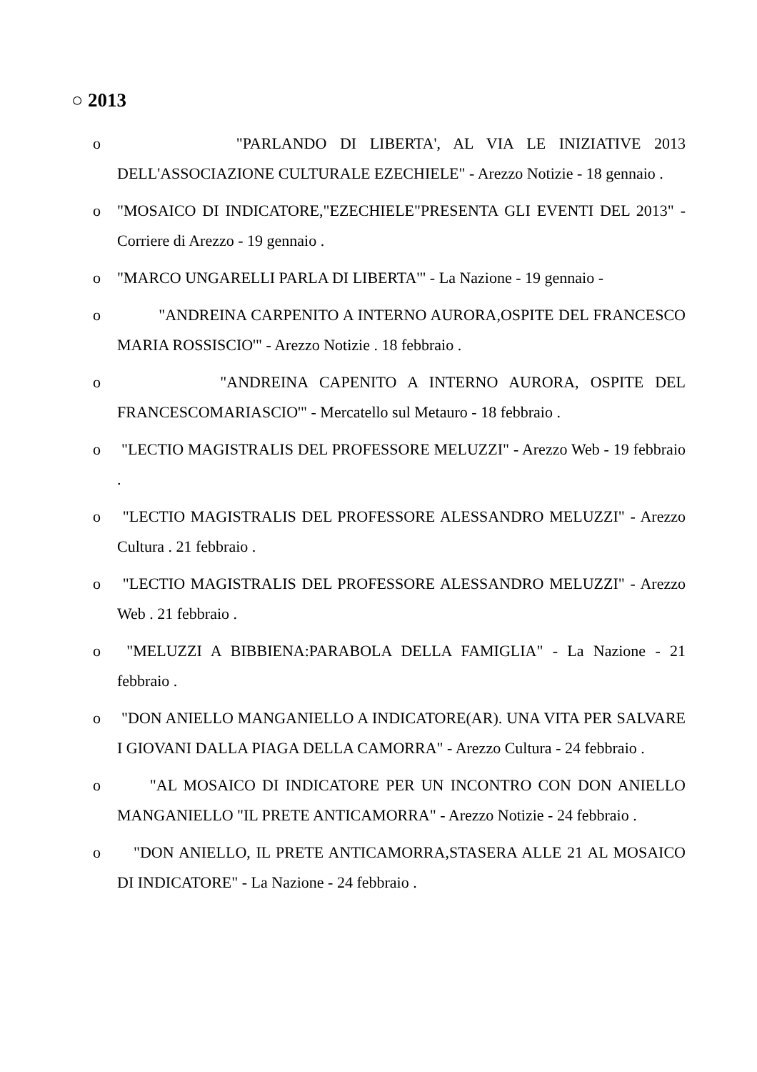○ 2013
o "PARLANDO DI LIBERTA', AL VIA LE INIZIATIVE 2013 DELL'ASSOCIAZIONE CULTURALE EZECHIELE" - Arezzo Notizie - 18 gennaio .
o "MOSAICO DI INDICATORE,"EZECHIELE"PRESENTA GLI EVENTI DEL 2013" - Corriere di Arezzo - 19 gennaio .
o "MARCO UNGARELLI PARLA DI LIBERTA'" - La Nazione - 19 gennaio -
o "ANDREINA CARPENITO A INTERNO AURORA,OSPITE DEL FRANCESCO MARIA ROSSISCIO'" - Arezzo Notizie . 18 febbraio .
o "ANDREINA CAPENITO A INTERNO AURORA, OSPITE DEL FRANCESCOMARIASCIO'" - Mercatello sul Metauro - 18 febbraio .
o "LECTIO MAGISTRALIS DEL PROFESSORE MELUZZI" - Arezzo Web - 19 febbraio .
o "LECTIO MAGISTRALIS DEL PROFESSORE ALESSANDRO MELUZZI" - Arezzo Cultura . 21 febbraio .
o "LECTIO MAGISTRALIS DEL PROFESSORE ALESSANDRO MELUZZI" - Arezzo Web . 21 febbraio .
o "MELUZZI A BIBBIENA:PARABOLA DELLA FAMIGLIA" - La Nazione - 21 febbraio .
o "DON ANIELLO MANGANIELLO A INDICATORE(AR). UNA VITA PER SALVARE I GIOVANI DALLA PIAGA DELLA CAMORRA" - Arezzo Cultura - 24 febbraio .
o "AL MOSAICO DI INDICATORE PER UN INCONTRO CON DON ANIELLO MANGANIELLO "IL PRETE ANTICAMORRA" - Arezzo Notizie - 24 febbraio .
o "DON ANIELLO, IL PRETE ANTICAMORRA,STASERA ALLE 21 AL MOSAICO DI INDICATORE" - La Nazione - 24 febbraio .